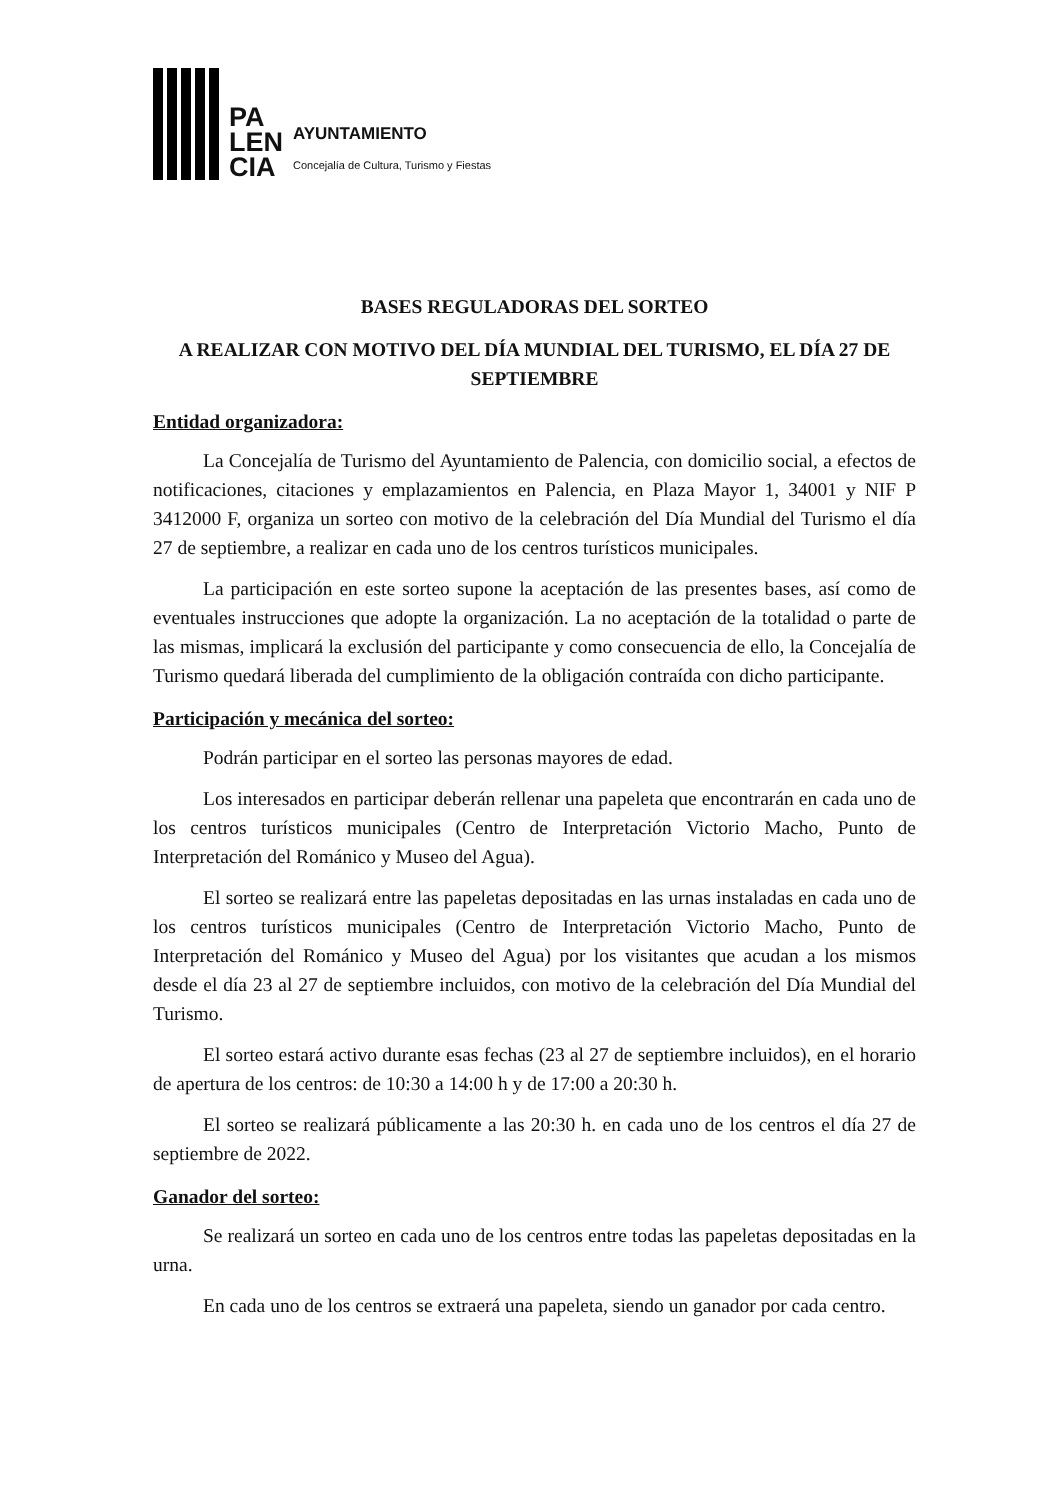PA
LEN
CIA
AYUNTAMIENTO
Concejalía de Cultura, Turismo y Fiestas
BASES REGULADORAS DEL SORTEO
A REALIZAR CON MOTIVO DEL DÍA MUNDIAL DEL TURISMO, EL DÍA 27 DE SEPTIEMBRE
Entidad organizadora:
La Concejalía de Turismo del Ayuntamiento de Palencia, con domicilio social, a efectos de notificaciones, citaciones y emplazamientos en Palencia, en Plaza Mayor 1, 34001 y NIF P 3412000 F, organiza un sorteo con motivo de la celebración del Día Mundial del Turismo el día 27 de septiembre, a realizar en cada uno de los centros turísticos municipales.
La participación en este sorteo supone la aceptación de las presentes bases, así como de eventuales instrucciones que adopte la organización. La no aceptación de la totalidad o parte de las mismas, implicará la exclusión del participante y como consecuencia de ello, la Concejalía de Turismo quedará liberada del cumplimiento de la obligación contraída con dicho participante.
Participación y mecánica del sorteo:
Podrán participar en el sorteo las personas mayores de edad.
Los interesados en participar deberán rellenar una papeleta que encontrarán en cada uno de los centros turísticos municipales (Centro de Interpretación Victorio Macho, Punto de Interpretación del Románico y Museo del Agua).
El sorteo se realizará entre las papeletas depositadas en las urnas instaladas en cada uno de los centros turísticos municipales (Centro de Interpretación Victorio Macho, Punto de Interpretación del Románico y Museo del Agua) por los visitantes que acudan a los mismos desde el día 23 al 27 de septiembre incluidos, con motivo de la celebración del Día Mundial del Turismo.
El sorteo estará activo durante esas fechas (23 al 27 de septiembre incluidos), en el horario de apertura de los centros: de 10:30 a 14:00 h y de 17:00 a 20:30 h.
El sorteo se realizará públicamente a las 20:30 h. en cada uno de los centros el día 27 de septiembre de 2022.
Ganador del sorteo:
Se realizará un sorteo en cada uno de los centros entre todas las papeletas depositadas en la urna.
En cada uno de los centros se extraerá una papeleta, siendo un ganador por cada centro.